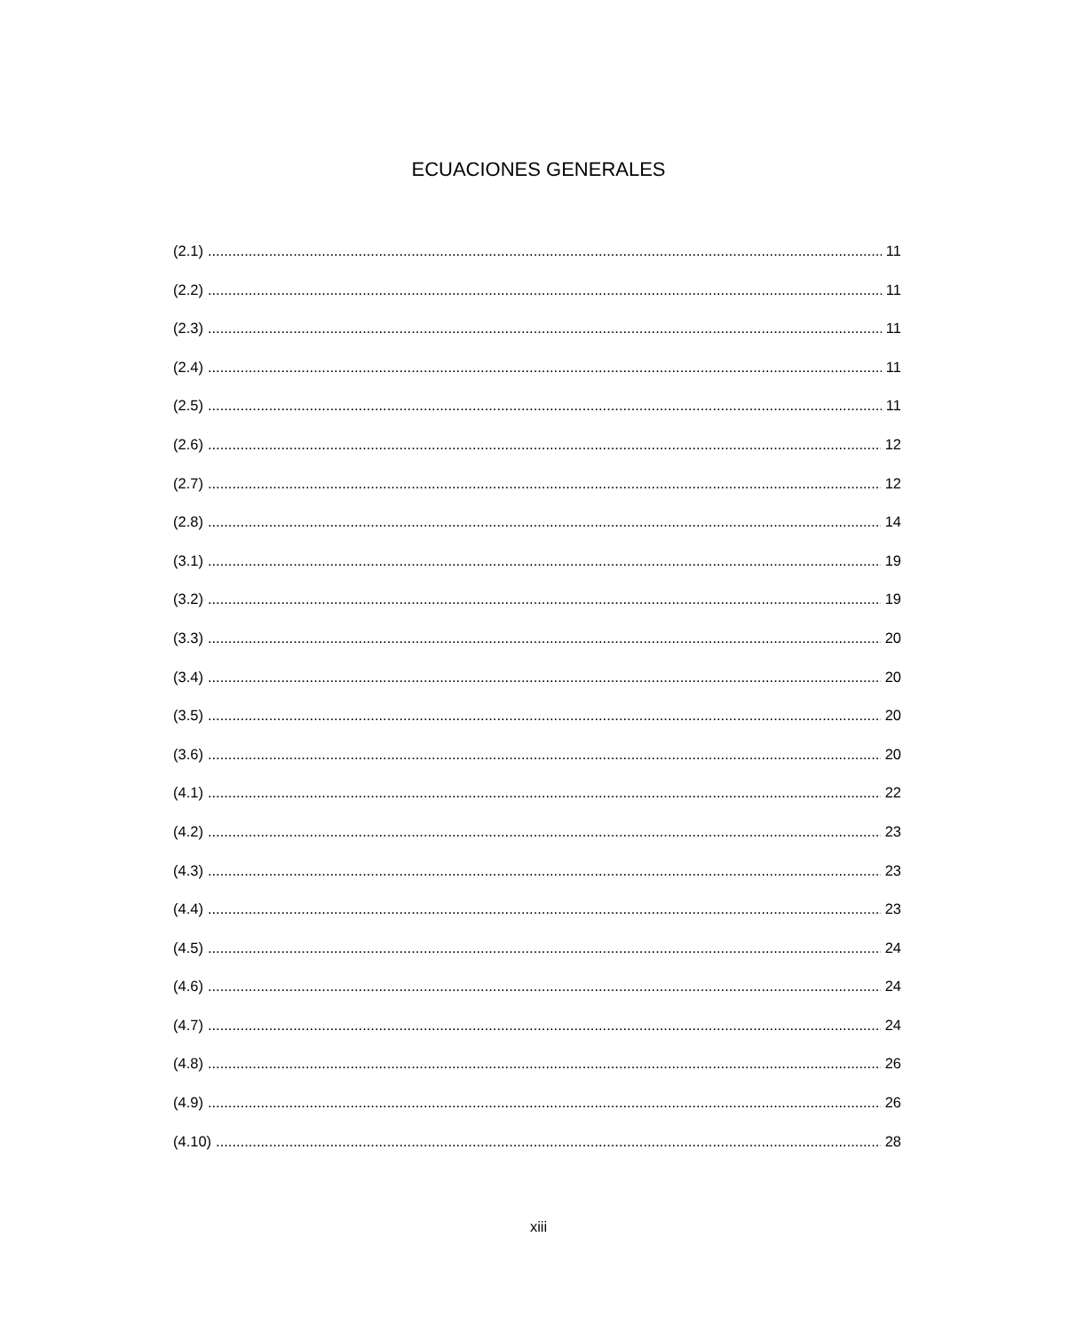ECUACIONES GENERALES
(2.1) 11
(2.2) 11
(2.3) 11
(2.4) 11
(2.5) 11
(2.6) 12
(2.7) 12
(2.8) 14
(3.1) 19
(3.2) 19
(3.3) 20
(3.4) 20
(3.5) 20
(3.6) 20
(4.1) 22
(4.2) 23
(4.3) 23
(4.4) 23
(4.5) 24
(4.6) 24
(4.7) 24
(4.8) 26
(4.9) 26
(4.10) 28
xiii